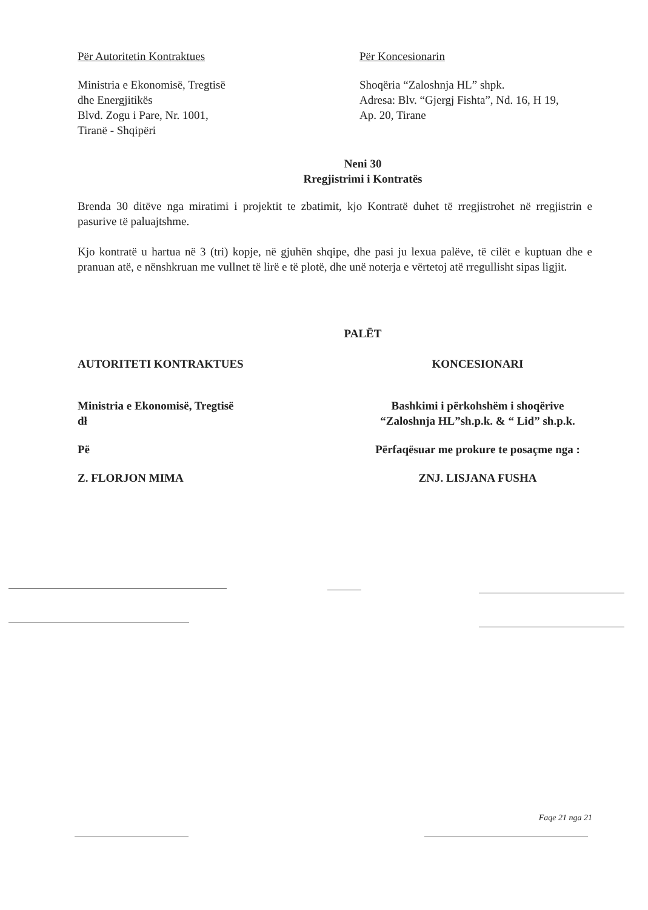Për Autoritetin Kontraktues
Ministria e Ekonomisë, Tregtisë
dhe Energjitikës
Blvd. Zogu i Pare, Nr. 1001,
Tiranë - Shqipëri
Për Koncesionarin
Shoqëria “Zaloshnja HL” shpk.
Adresa: Blv. “Gjergj Fishta”, Nd. 16, H 19,
Ap. 20, Tirane
Neni 30
Rregjistrimi i Kontratës
Brenda 30 ditëve nga miratimi i projektit te zbatimit, kjo Kontratë duhet të rregjistrohet në rregjistrin e pasurive të paluajtshme.
Kjo kontratë u hartua në 3 (tri) kopje, në gjuhën shqipe, dhe pasi ju lexua palëve, të cilët e kuptuan dhe e pranuan atë, e nënshkruan me vullnet të lirë e të plotë, dhe unë noterja e vërtetoj atë rregullisht sipas ligjit.
PALËT
AUTORITETI KONTRAKTUES
Ministria e Ekonomisë, Tregtisë
dł
Pë
Z. FLORJON MIMA
KONCESIONARI
Bashkimi i përkohshëm i shoqërive
“Zaloshnja HL”sh.p.k. & “ Lid” sh.p.k.
Përfaqësuar me prokure te posaçme nga :
ZNJ. LISJANA FUSHA
Faqe 21 nga 21